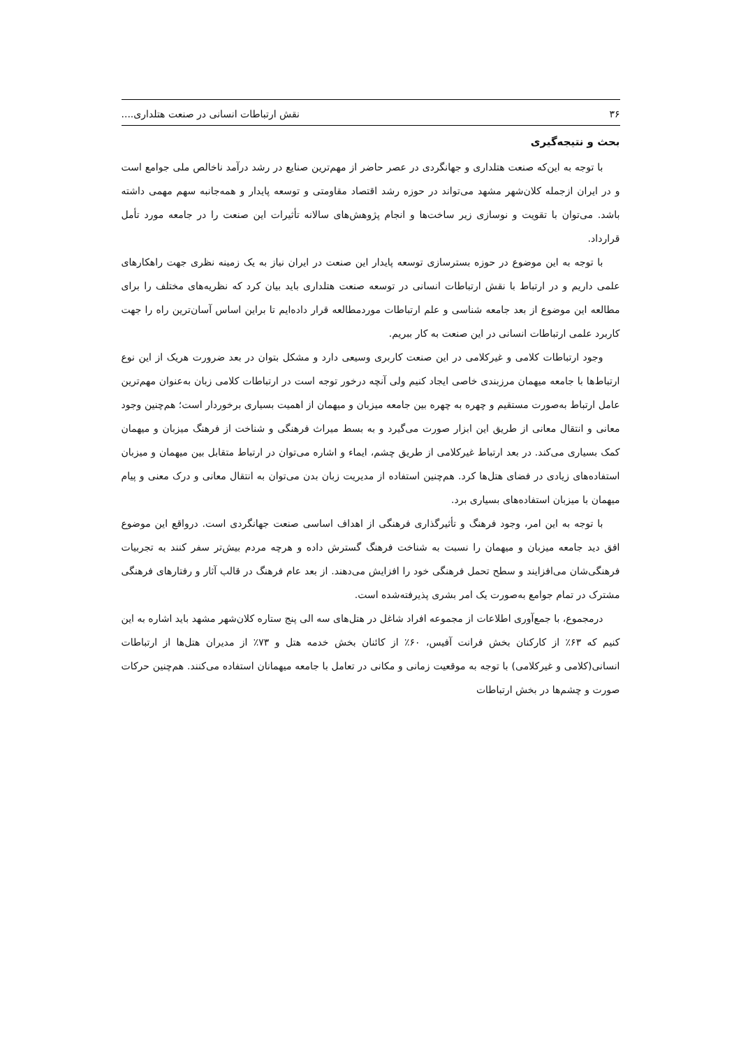۳۶ نقش ارتباطات انسانی در صنعت هتلداری....
بحث و نتیجه‌گیری
با توجه به این‌که صنعت هتلداری و جهانگردی در عصر حاضر از مهم‌ترین صنایع در رشد درآمد ناخالص ملی جوامع است و در ایران ازجمله کلان‌شهر مشهد می‌تواند در حوزه رشد اقتصاد مقاومتی و توسعه پایدار و همه‌جانبه سهم مهمی داشته باشد. می‌توان با تقویت و نوسازی زیر ساخت‌ها و انجام پژوهش‌های سالانه تأثیرات این صنعت را در جامعه مورد تأمل قرارداد.
با توجه به این موضوع در حوزه بسترسازی توسعه پایدار این صنعت در ایران نیاز به یک زمینه نظری جهت راهکارهای علمی داریم و در ارتباط با نقش ارتباطات انسانی در توسعه صنعت هتلداری باید بیان کرد که نظریه‌های مختلف را برای مطالعه این موضوع از بعد جامعه شناسی و علم ارتباطات موردمطالعه قرار داده‌ایم تا براین اساس آسان‌ترین راه را جهت کاربرد علمی ارتباطات انسانی در این صنعت به کار ببریم.
وجود ارتباطات کلامی و غیرکلامی در این صنعت کاربری وسیعی دارد و مشکل بتوان در بعد ضرورت هریک از این نوع ارتباط‌ها با جامعه میهمان مرزبندی خاصی ایجاد کنیم ولی آنچه درخور توجه است در ارتباطات کلامی زبان به‌عنوان مهم‌ترین عامل ارتباط به‌صورت مستقیم و چهره به چهره بین جامعه میزبان و میهمان از اهمیت بسیاری برخوردار است؛ هم‌چنین وجود معانی و انتقال معانی از طریق این ابزار صورت می‌گیرد و به بسط میراث فرهنگی و شناخت از فرهنگ میزبان و میهمان کمک بسیاری می‌کند. در بعد ارتباط غیرکلامی از طریق چشم، ایماء و اشاره می‌توان در ارتباط متقابل بین میهمان و میزبان استفاده‌های زیادی در فضای هتل‌ها کرد. هم‌چنین استفاده از مدیریت زبان بدن می‌توان به انتقال معانی و درک معنی و پیام میهمان با میزبان استفاده‌های بسیاری برد.
با توجه به این امر، وجود فرهنگ و تأثیرگذاری فرهنگی از اهداف اساسی صنعت جهانگردی است. درواقع این موضوع افق دید جامعه میزبان و میهمان را نسبت به شناخت فرهنگ گسترش داده و هرچه مردم بیش‌تر سفر کنند به تجربیات فرهنگی‌شان می‌افزایند و سطح تحمل فرهنگی خود را افزایش می‌دهند. از بعد عام فرهنگ در قالب آثار و رفتارهای فرهنگی مشترک در تمام جوامع به‌صورت یک امر بشری پذیرفته‌شده است.
درمجموع، با جمع‌آوری اطلاعات از مجموعه افراد شاغل در هتل‌های سه الی پنج ستاره کلان‌شهر مشهد باید اشاره به این کنیم که ۶۳٪ از کارکنان بخش فرانت آفیس، ۶۰٪ از کائنان بخش خدمه هتل و ۷۳٪ از مدیران هتل‌ها از ارتباطات انسانی(کلامی و غیرکلامی) با توجه به موقعیت زمانی و مکانی در تعامل با جامعه میهمانان استفاده می‌کنند. هم‌چنین حرکات صورت و چشم‌ها در بخش ارتباطات